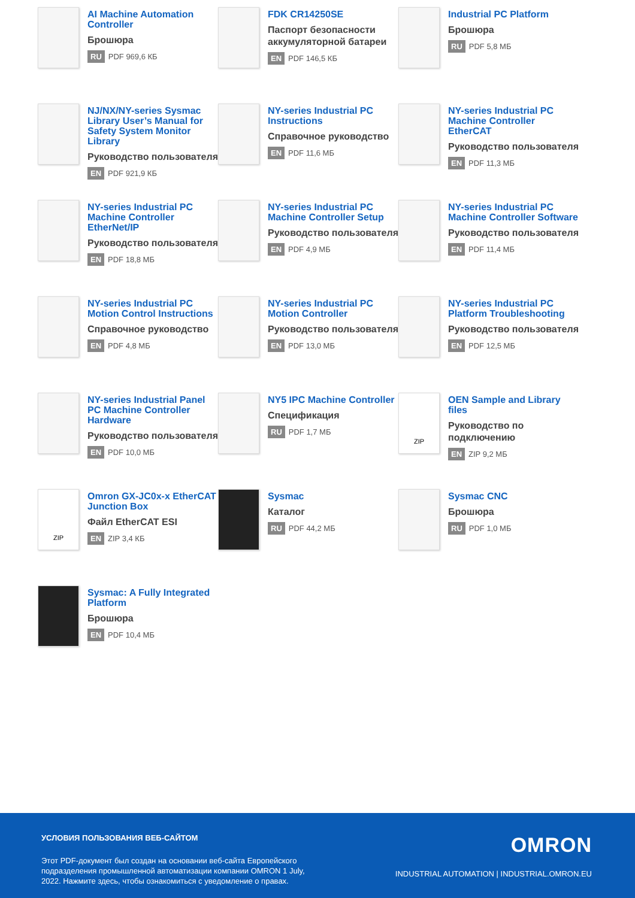AI Machine Automation Controller
Брошюра
RU PDF 969,6 КБ
FDK CR14250SE
Паспорт безопасности аккумуляторной батареи
EN PDF 146,5 КБ
Industrial PC Platform
Брошюра
RU PDF 5,8 МБ
NJ/NX/NY-series Sysmac Library User’s Manual for Safety System Monitor Library
Руководство пользователя
EN PDF 921,9 КБ
NY-series Industrial PC Instructions
Справочное руководство
EN PDF 11,6 МБ
NY-series Industrial PC Machine Controller EtherCAT
Руководство пользователя
EN PDF 11,3 МБ
NY-series Industrial PC Machine Controller EtherNet/IP
Руководство пользователя
EN PDF 18,8 МБ
NY-series Industrial PC Machine Controller Setup
Руководство пользователя
EN PDF 4,9 МБ
NY-series Industrial PC Machine Controller Software
Руководство пользователя
EN PDF 11,4 МБ
NY-series Industrial PC Motion Control Instructions
Справочное руководство
EN PDF 4,8 МБ
NY-series Industrial PC Motion Controller
Руководство пользователя
EN PDF 13,0 МБ
NY-series Industrial PC Platform Troubleshooting
Руководство пользователя
EN PDF 12,5 МБ
NY-series Industrial Panel PC Machine Controller Hardware
Руководство пользователя
EN PDF 10,0 МБ
NY5 IPC Machine Controller
Спецификация
RU PDF 1,7 МБ
ZIP
OEN Sample and Library files
Руководство по подключению
EN ZIP 9,2 МБ
ZIP
Omron GX-JC0x-x EtherCAT Junction Box
Файл EtherCAT ESI
EN ZIP 3,4 КБ
Sysmac
Каталог
RU PDF 44,2 МБ
Sysmac CNC
Брошюра
RU PDF 1,0 МБ
Sysmac: A Fully Integrated Platform
Брошюра
EN PDF 10,4 МБ
УСЛОВИЯ ПОЛЬЗОВАНИЯ ВЕБ-САЙТОМ
Этот PDF-документ был создан на основании веб-сайта Европейского подразделения промышленной автоматизации компании OMRON 1 July, 2022. Нажмите здесь, чтобы ознакомиться с уведомление о правах.
OMRON
INDUSTRIAL AUTOMATION | INDUSTRIAL.OMRON.EU